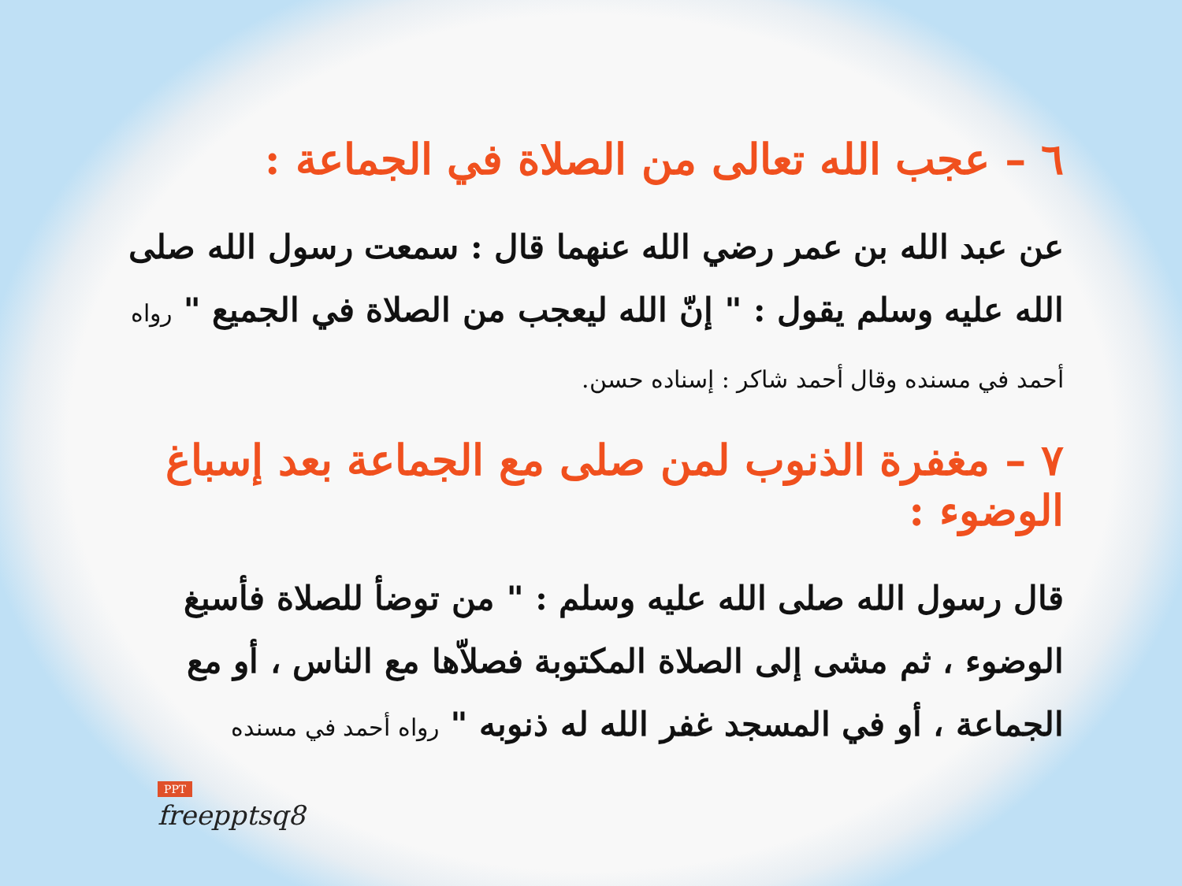٦ – عجب الله تعالى من الصلاة في الجماعة :
عن عبد الله بن عمر رضي الله عنهما قال : سمعت رسول الله صلى الله عليه وسلم يقول : " إنّ الله ليعجب من الصلاة في الجميع " رواه أحمد في مسنده وقال أحمد شاكر : إسناده حسن.
٧ – مغفرة الذنوب لمن صلى مع الجماعة بعد إسباغ الوضوء :
قال رسول الله صلى الله عليه وسلم : " من توضأ للصلاة فأسبغ الوضوء ، ثم مشى إلى الصلاة المكتوبة فصلاّها مع الناس ، أو مع الجماعة ، أو في المسجد غفر الله له ذنوبه " رواه أحمد في مسنده
PPT
freepptsq8